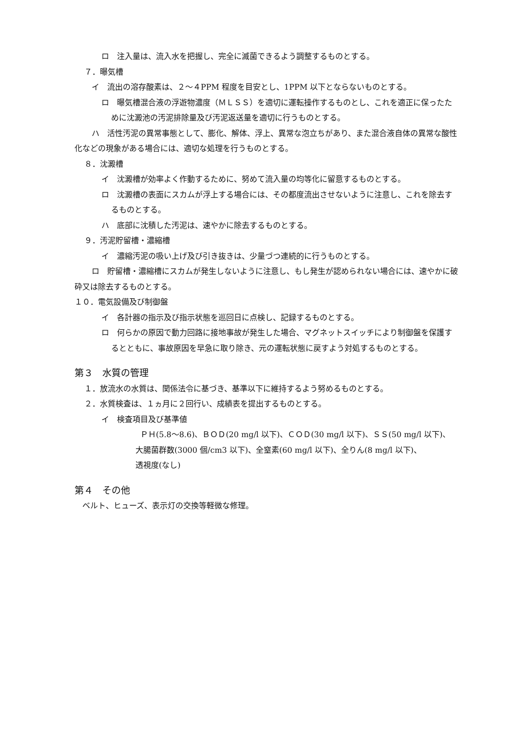ロ　注入量は、流入水を把握し、完全に滅菌できるよう調整するものとする。
７．曝気槽
イ　流出の溶存酸素は、２～４PPM 程度を目安とし、1PPM 以下とならないものとする。
ロ　曝気槽混合液の浮遊物濃度（ＭＬＳＳ）を適切に運転操作するものとし、これを適正に保ったために沈澱池の汚泥排除量及び汚泥返送量を適切に行うものとする。
ハ　活性汚泥の異常事態として、膨化、解体、浮上、異常な泡立ちがあり、また混合液自体の異常な酸性化などの現象がある場合には、適切な処理を行うものとする。
８．沈澱槽
イ　沈澱槽が効率よく作動するために、努めて流入量の均等化に留意するものとする。
ロ　沈澱槽の表面にスカムが浮上する場合には、その都度流出させないように注意し、これを除去するものとする。
ハ　底部に沈積した汚泥は、速やかに除去するものとする。
９．汚泥貯留槽・濃縮槽
イ　濃縮汚泥の吸い上げ及び引き抜きは、少量づつ連続的に行うものとする。
ロ　貯留槽・濃縮槽にスカムが発生しないように注意し、もし発生が認められない場合には、速やかに破砕又は除去するものとする。
１０．電気設備及び制御盤
イ　各計器の指示及び指示状態を巡回日に点検し、記録するものとする。
ロ　何らかの原因で動力回路に接地事故が発生した場合、マグネットスイッチにより制御盤を保護するとともに、事故原因を早急に取り除き、元の運転状態に戻すよう対処するものとする。
第３　水質の管理
１．放流水の水質は、関係法令に基づき、基準以下に維持するよう努めるものとする。
２．水質検査は、１ヵ月に２回行い、成績表を提出するものとする。
イ　検査項目及び基準値
ＰＨ(5.8～8.6)、ＢＯＤ(20 mg/l 以下)、ＣＯＤ(30 mg/l 以下)、ＳＳ(50 mg/l 以下)、
大腸菌群数(3000 個/cm3 以下)、全窒素(60 mg/l 以下)、全りん(8 mg/l 以下)、
透視度(なし)
第４　その他
ベルト、ヒューズ、表示灯の交換等軽微な修理。